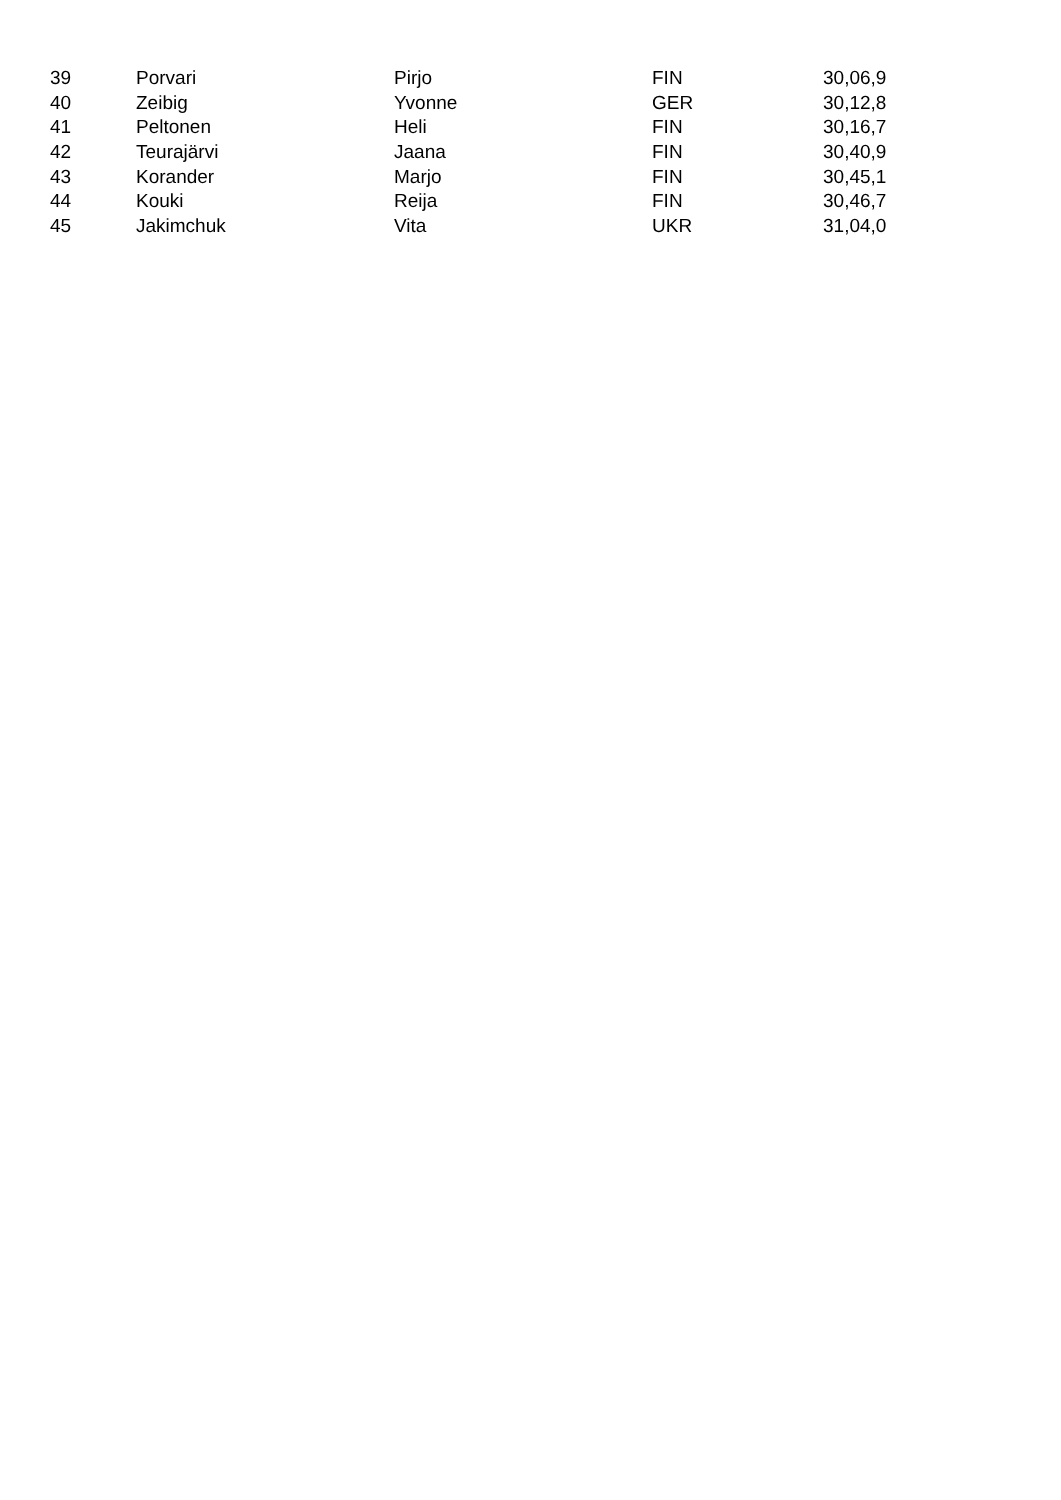| 39 | Porvari | Pirjo | FIN | 30,06,9 |
| 40 | Zeibig | Yvonne | GER | 30,12,8 |
| 41 | Peltonen | Heli | FIN | 30,16,7 |
| 42 | Teurajärvi | Jaana | FIN | 30,40,9 |
| 43 | Korander | Marjo | FIN | 30,45,1 |
| 44 | Kouki | Reija | FIN | 30,46,7 |
| 45 | Jakimchuk | Vita | UKR | 31,04,0 |